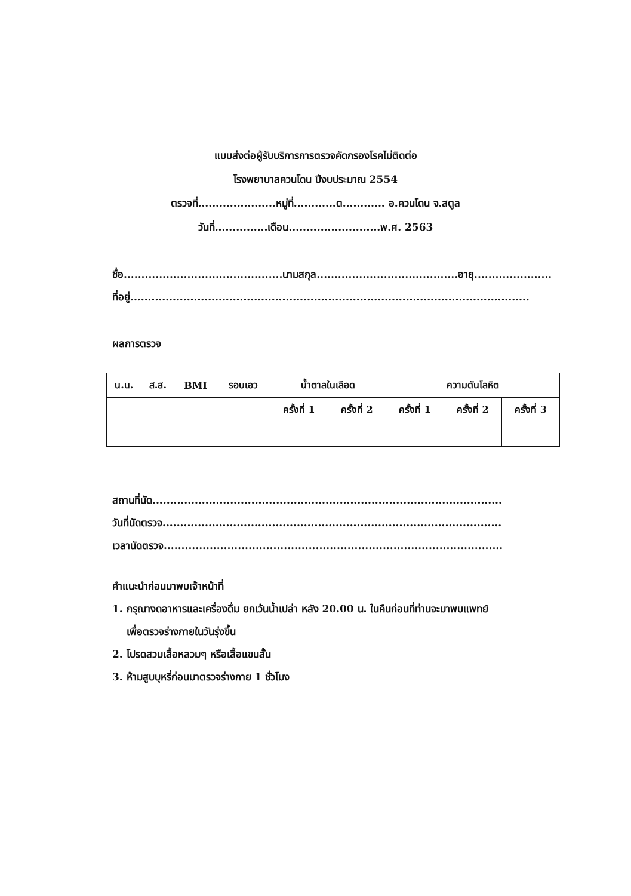แบบส่งต่อผู้รับบริการการตรวจคัดกรองโรคไม่ติดต่อ
โรงพยาบาลควนโดน ปีงบประมาณ 2554
ตรวจที่......................หมู่ที่............ต............ อ.ควนโดน จ.สตูล
วันที่...............เดือน..........................พ.ศ. 2563
ชื่อ.............................................นามสกุล........................................อายุ......................
ที่อยู่.................................................................................................................
ผลการตรวจ
| น.น. | ส.ส. | BMI | รอบเอว | น้ำตาลในเลือด | | ความดันโลหิต | | |
| --- | --- | --- | --- | --- | --- | --- | --- | --- |
| | | | | ครั้งที่ 1 | ครั้งที่ 2 | ครั้งที่ 1 | ครั้งที่ 2 | ครั้งที่ 3 |
สถานที่นัด...................................................................................................
วันที่นัดตรวจ................................................................................................
เวลานัดตรวจ................................................................................................
คำแนะนำก่อนมาพบเจ้าหน้าที่
1. กรุณางดอาหารและเครื่องดื่ม ยกเว้นน้ำเปล่า หลัง 20.00 น. ในคืนก่อนที่ท่านจะมาพบแพทย์
เพื่อตรวจร่างกายในวันรุ่งขึ้น
2. โปรดสวมเสื้อหลวมๆ หรือเสื้อแขนสั้น
3. ห้ามสูบบุหรี่ก่อนมาตรวจร่างกาย 1 ชั่วโมง